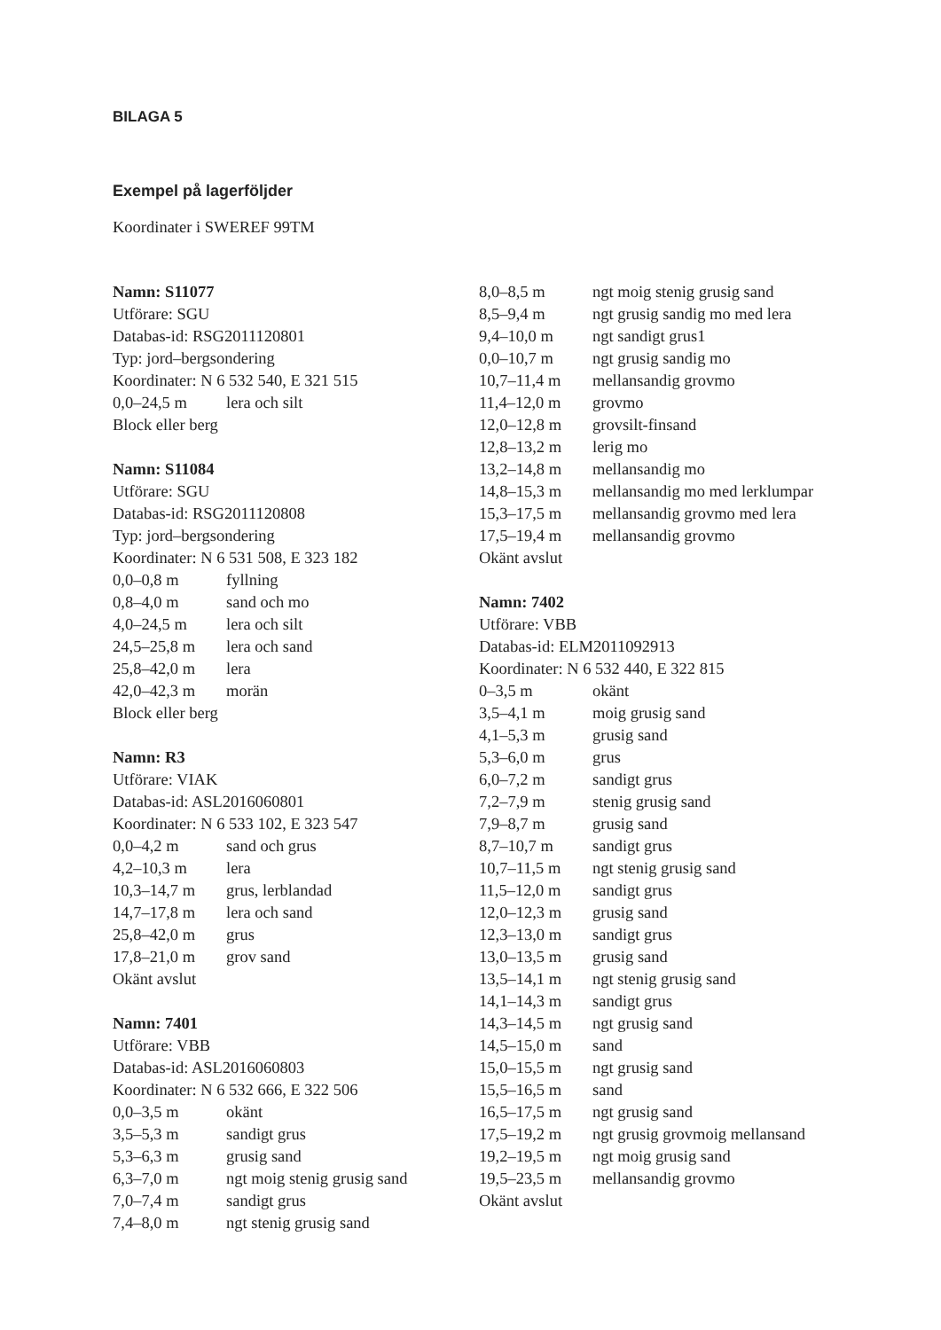BILAGA 5
Exempel på lagerföljder
Koordinater i SWEREF 99TM
Namn: S11077
Utförare: SGU
Databas-id: RSG2011120801
Typ: jord–bergsondering
Koordinater: N 6 532 540, E 321 515
| 0,0–24,5 m | lera och silt |
Block eller berg
Namn: S11084
Utförare: SGU
Databas-id: RSG2011120808
Typ: jord–bergsondering
Koordinater: N 6 531 508, E 323 182
| 0,0–0,8 m | fyllning |
| 0,8–4,0 m | sand och mo |
| 4,0–24,5 m | lera och silt |
| 24,5–25,8 m | lera och sand |
| 25,8–42,0 m | lera |
| 42,0–42,3 m | morän |
Block eller berg
Namn: R3
Utförare: VIAK
Databas-id: ASL2016060801
Koordinater: N 6 533 102, E 323 547
| 0,0–4,2 m | sand och grus |
| 4,2–10,3 m | lera |
| 10,3–14,7 m | grus, lerblandad |
| 14,7–17,8 m | lera och sand |
| 25,8–42,0 m | grus |
| 17,8–21,0 m | grov sand |
Okänt avslut
Namn: 7401
Utförare: VBB
Databas-id: ASL2016060803
Koordinater: N 6 532 666, E 322 506
| 0,0–3,5 m | okänt |
| 3,5–5,3 m | sandigt grus |
| 5,3–6,3 m | grusig sand |
| 6,3–7,0 m | ngt moig stenig grusig sand |
| 7,0–7,4 m | sandigt grus |
| 7,4–8,0 m | ngt stenig grusig sand |
| 8,0–8,5 m | ngt moig stenig grusig sand |
| 8,5–9,4 m | ngt grusig sandig mo med lera |
| 9,4–10,0 m | ngt sandigt grus1 |
| 0,0–10,7 m | ngt grusig sandig mo |
| 10,7–11,4 m | mellansandig grovmo |
| 11,4–12,0 m | grovmo |
| 12,0–12,8 m | grovsilt-finsand |
| 12,8–13,2 m | lerig mo |
| 13,2–14,8 m | mellansandig mo |
| 14,8–15,3 m | mellansandig mo med lerklumpar |
| 15,3–17,5 m | mellansandig grovmo med lera |
| 17,5–19,4 m | mellansandig grovmo |
Okänt avslut
Namn: 7402
Utförare: VBB
Databas-id: ELM2011092913
Koordinater: N 6 532 440, E 322 815
| 0–3,5 m | okänt |
| 3,5–4,1 m | moig grusig sand |
| 4,1–5,3 m | grusig sand |
| 5,3–6,0 m | grus |
| 6,0–7,2 m | sandigt grus |
| 7,2–7,9 m | stenig grusig sand |
| 7,9–8,7 m | grusig sand |
| 8,7–10,7 m | sandigt grus |
| 10,7–11,5 m | ngt stenig grusig sand |
| 11,5–12,0 m | sandigt grus |
| 12,0–12,3 m | grusig sand |
| 12,3–13,0 m | sandigt grus |
| 13,0–13,5 m | grusig sand |
| 13,5–14,1 m | ngt stenig grusig sand |
| 14,1–14,3 m | sandigt grus |
| 14,3–14,5 m | ngt grusig sand |
| 14,5–15,0 m | sand |
| 15,0–15,5 m | ngt grusig sand |
| 15,5–16,5 m | sand |
| 16,5–17,5 m | ngt grusig sand |
| 17,5–19,2 m | ngt grusig grovmoig mellansand |
| 19,2–19,5 m | ngt moig grusig sand |
| 19,5–23,5 m | mellansandig grovmo |
Okänt avslut